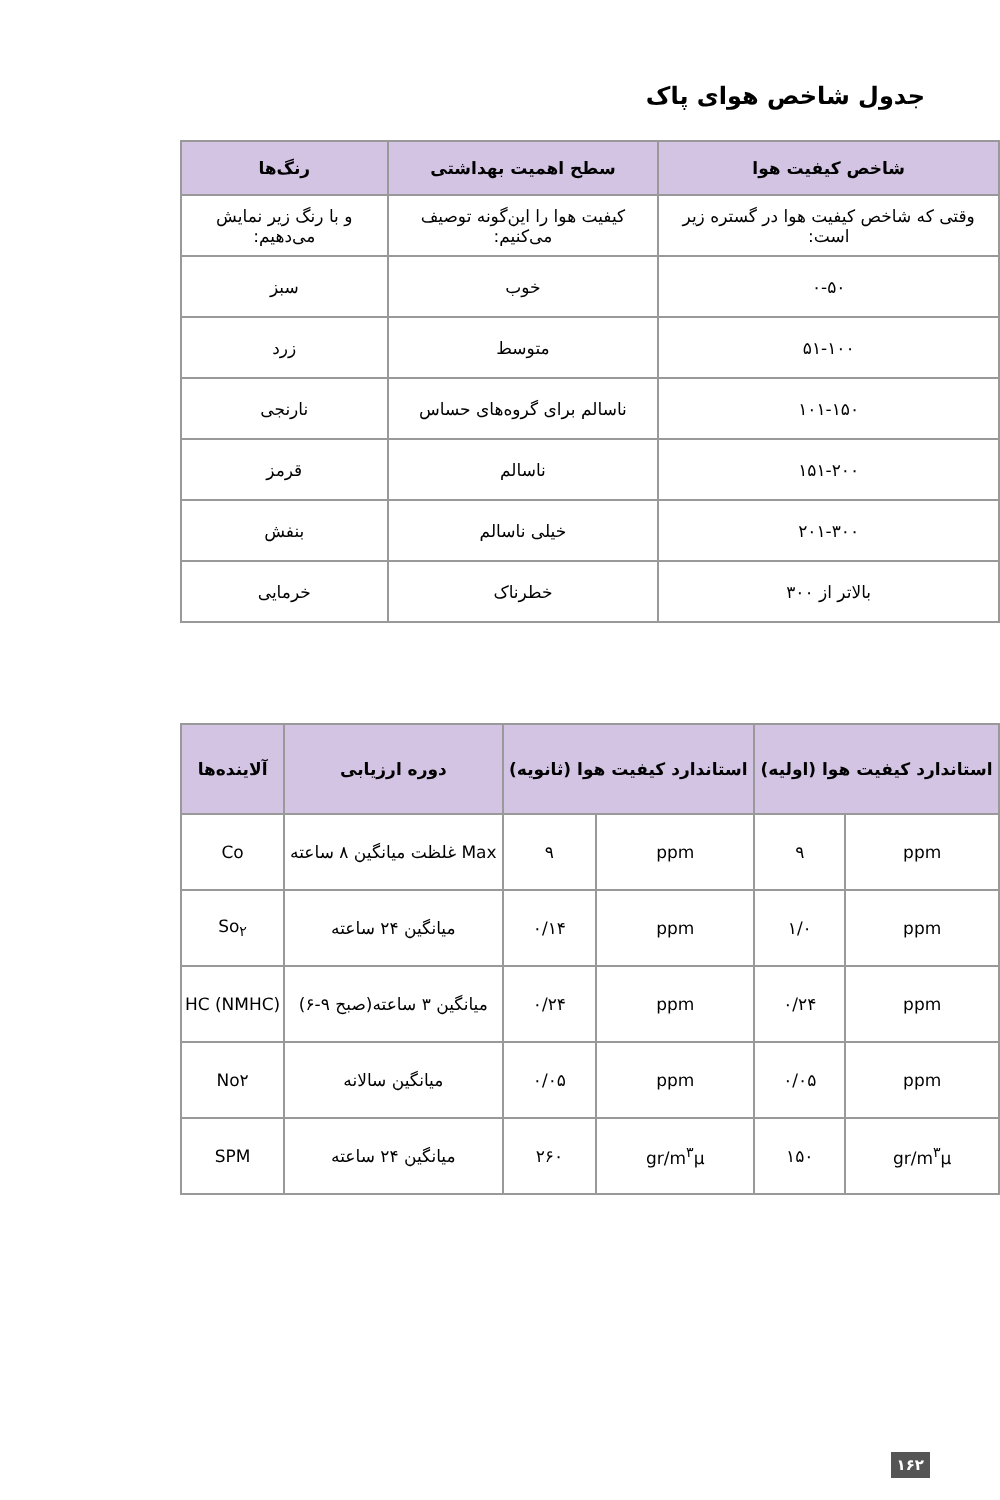جدول شاخص هوای پاک
| شاخص کیفیت هوا | سطح اهمیت بهداشتی | رنگ‌ها |
| --- | --- | --- |
| وقتی که شاخص کیفیت هوا در گستره زیر است: | کیفیت هوا را این‌گونه توصیف می‌کنیم: | و با رنگ زیر نمایش می‌دهیم: |
| ۰-۵۰ | خوب | سبز |
| ۵۱-۱۰۰ | متوسط | زرد |
| ۱۰۱-۱۵۰ | ناسالم برای گروه‌های حساس | نارنجی |
| ۱۵۱-۲۰۰ | ناسالم | قرمز |
| ۲۰۱-۳۰۰ | خیلی ناسالم | بنفش |
| بالاتر از ۳۰۰ | خطرناک | خرمایی |
| استاندارد کیفیت هوا (اولیه) | | استاندارد کیفیت هوا (ثانویه) | | دوره ارزیابی | آلاینده‌ها |
| --- | --- | --- | --- | --- | --- |
| ppm | ۹ | ppm | ۹ | Max غلظت میانگین ۸ ساعته | Co |
| ppm | ۱/۰ | ppm | ۰/۱۴ | میانگین ۲۴ ساعته | So<sub>۲</sub> |
| ppm | ۰/۲۴ | ppm | ۰/۲۴ | میانگین ۳ ساعته(صبح ۹-۶) | HC (NMHC) |
| ppm | ۰/۰۵ | ppm | ۰/۰۵ | میانگین سالانه | No۲ |
| gr/m<sup>۳</sup>μ | ۱۵۰ | gr/m<sup>۳</sup>μ | ۲۶۰ | میانگین ۲۴ ساعته | SPM |
۱۶۲